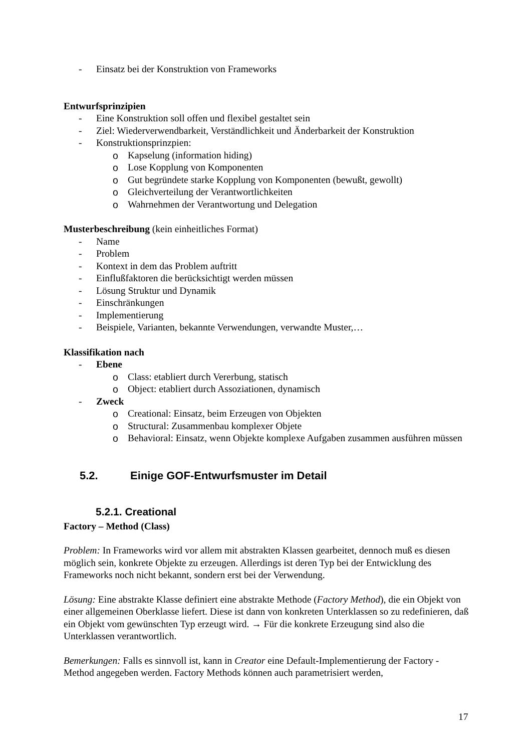- Einsatz bei der Konstruktion von Frameworks
Entwurfsprinzipien
- Eine Konstruktion soll offen und flexibel gestaltet sein
- Ziel: Wiederverwendbarkeit, Verständlichkeit und Änderbarkeit der Konstruktion
- Konstruktionsprinzpien:
o Kapselung (information hiding)
o Lose Kopplung von Komponenten
o Gut begründete starke Kopplung von Komponenten (bewußt, gewollt)
o Gleichverteilung der Verantwortlichkeiten
o Wahrnehmen der Verantwortung und Delegation
Musterbeschreibung (kein einheitliches Format)
- Name
- Problem
- Kontext in dem das Problem auftritt
- Einflußfaktoren die berücksichtigt werden müssen
- Lösung Struktur und Dynamik
- Einschränkungen
- Implementierung
- Beispiele, Varianten, bekannte Verwendungen, verwandte Muster,…
Klassifikation nach
- Ebene
o Class: etabliert durch Vererbung, statisch
o Object: etabliert durch Assoziationen, dynamisch
- Zweck
o Creational: Einsatz, beim Erzeugen von Objekten
o Structural: Zusammenbau komplexer Objete
o Behavioral: Einsatz, wenn Objekte komplexe Aufgaben zusammen ausführen müssen
5.2. Einige GOF-Entwurfsmuster im Detail
5.2.1. Creational
Factory – Method (Class)
Problem: In Frameworks wird vor allem mit abstrakten Klassen gearbeitet, dennoch muß es diesen möglich sein, konkrete Objekte zu erzeugen. Allerdings ist deren Typ bei der Entwicklung des Frameworks noch nicht bekannt, sondern erst bei der Verwendung.
Lösung: Eine abstrakte Klasse definiert eine abstrakte Methode (Factory Method), die ein Objekt von einer allgemeinen Oberklasse liefert. Diese ist dann von konkreten Unterklassen so zu redefinieren, daß ein Objekt vom gewünschten Typ erzeugt wird. → Für die konkrete Erzeugung sind also die Unterklassen verantwortlich.
Bemerkungen: Falls es sinnvoll ist, kann in Creator eine Default-Implementierung der Factory - Method angegeben werden. Factory Methods können auch parametrisiert werden,
17